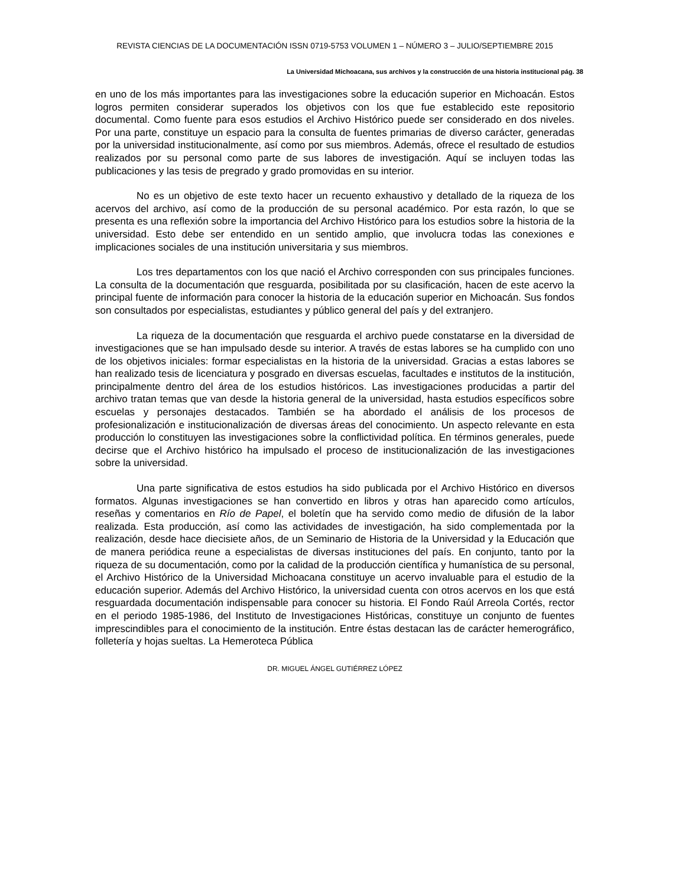REVISTA CIENCIAS DE LA DOCUMENTACIÓN ISSN 0719-5753 VOLUMEN 1 – NÚMERO 3 – JULIO/SEPTIEMBRE 2015
La Universidad Michoacana, sus archivos y la construcción de una historia institucional pág. 38
en uno de los más importantes para las investigaciones sobre la educación superior en Michoacán. Estos logros permiten considerar superados los objetivos con los que fue establecido este repositorio documental. Como fuente para esos estudios el Archivo Histórico puede ser considerado en dos niveles. Por una parte, constituye un espacio para la consulta de fuentes primarias de diverso carácter, generadas por la universidad institucionalmente, así como por sus miembros. Además, ofrece el resultado de estudios realizados por su personal como parte de sus labores de investigación. Aquí se incluyen todas las publicaciones y las tesis de pregrado y grado promovidas en su interior.
No es un objetivo de este texto hacer un recuento exhaustivo y detallado de la riqueza de los acervos del archivo, así como de la producción de su personal académico. Por esta razón, lo que se presenta es una reflexión sobre la importancia del Archivo Histórico para los estudios sobre la historia de la universidad. Esto debe ser entendido en un sentido amplio, que involucra todas las conexiones e implicaciones sociales de una institución universitaria y sus miembros.
Los tres departamentos con los que nació el Archivo corresponden con sus principales funciones. La consulta de la documentación que resguarda, posibilitada por su clasificación, hacen de este acervo la principal fuente de información para conocer la historia de la educación superior en Michoacán. Sus fondos son consultados por especialistas, estudiantes y público general del país y del extranjero.
La riqueza de la documentación que resguarda el archivo puede constatarse en la diversidad de investigaciones que se han impulsado desde su interior. A través de estas labores se ha cumplido con uno de los objetivos iniciales: formar especialistas en la historia de la universidad. Gracias a estas labores se han realizado tesis de licenciatura y posgrado en diversas escuelas, facultades e institutos de la institución, principalmente dentro del área de los estudios históricos. Las investigaciones producidas a partir del archivo tratan temas que van desde la historia general de la universidad, hasta estudios específicos sobre escuelas y personajes destacados. También se ha abordado el análisis de los procesos de profesionalización e institucionalización de diversas áreas del conocimiento. Un aspecto relevante en esta producción lo constituyen las investigaciones sobre la conflictividad política. En términos generales, puede decirse que el Archivo histórico ha impulsado el proceso de institucionalización de las investigaciones sobre la universidad.
Una parte significativa de estos estudios ha sido publicada por el Archivo Histórico en diversos formatos. Algunas investigaciones se han convertido en libros y otras han aparecido como artículos, reseñas y comentarios en Río de Papel, el boletín que ha servido como medio de difusión de la labor realizada. Esta producción, así como las actividades de investigación, ha sido complementada por la realización, desde hace diecisiete años, de un Seminario de Historia de la Universidad y la Educación que de manera periódica reune a especialistas de diversas instituciones del país. En conjunto, tanto por la riqueza de su documentación, como por la calidad de la producción científica y humanística de su personal, el Archivo Histórico de la Universidad Michoacana constituye un acervo invaluable para el estudio de la educación superior. Además del Archivo Histórico, la universidad cuenta con otros acervos en los que está resguardada documentación indispensable para conocer su historia. El Fondo Raúl Arreola Cortés, rector en el periodo 1985-1986, del Instituto de Investigaciones Históricas, constituye un conjunto de fuentes imprescindibles para el conocimiento de la institución. Entre éstas destacan las de carácter hemerográfico, folletería y hojas sueltas. La Hemeroteca Pública
DR. MIGUEL ÁNGEL GUTIÉRREZ LÓPEZ